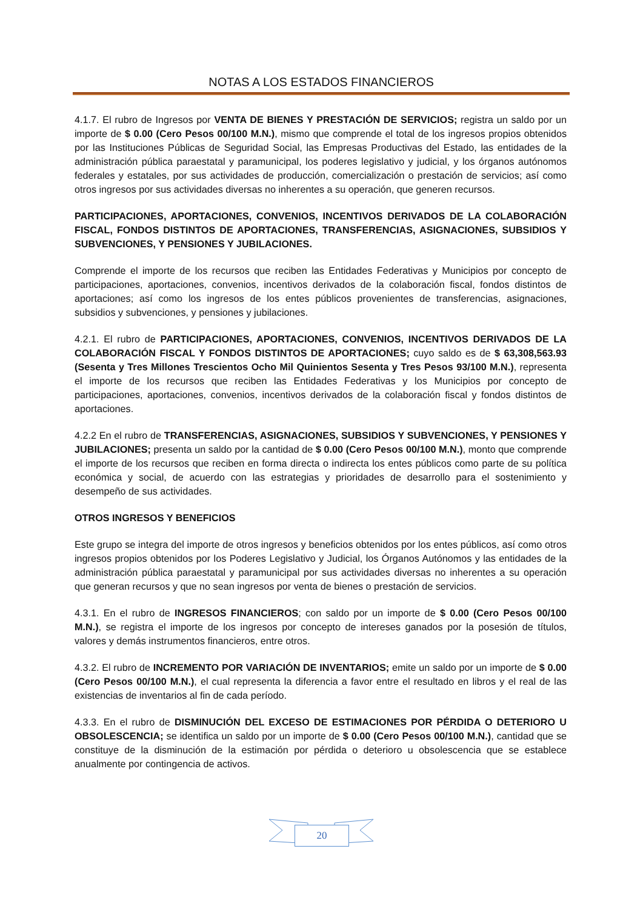NOTAS A LOS ESTADOS FINANCIEROS
4.1.7. El rubro de Ingresos por VENTA DE BIENES Y PRESTACIÓN DE SERVICIOS; registra un saldo por un importe de $ 0.00 (Cero Pesos 00/100 M.N.), mismo que comprende el total de los ingresos propios obtenidos por las Instituciones Públicas de Seguridad Social, las Empresas Productivas del Estado, las entidades de la administración pública paraestatal y paramunicipal, los poderes legislativo y judicial, y los órganos autónomos federales y estatales, por sus actividades de producción, comercialización o prestación de servicios; así como otros ingresos por sus actividades diversas no inherentes a su operación, que generen recursos.
PARTICIPACIONES, APORTACIONES, CONVENIOS, INCENTIVOS DERIVADOS DE LA COLABORACIÓN FISCAL, FONDOS DISTINTOS DE APORTACIONES, TRANSFERENCIAS, ASIGNACIONES, SUBSIDIOS Y SUBVENCIONES, Y PENSIONES Y JUBILACIONES.
Comprende el importe de los recursos que reciben las Entidades Federativas y Municipios por concepto de participaciones, aportaciones, convenios, incentivos derivados de la colaboración fiscal, fondos distintos de aportaciones; así como los ingresos de los entes públicos provenientes de transferencias, asignaciones, subsidios y subvenciones, y pensiones y jubilaciones.
4.2.1. El rubro de PARTICIPACIONES, APORTACIONES, CONVENIOS, INCENTIVOS DERIVADOS DE LA COLABORACIÓN FISCAL Y FONDOS DISTINTOS DE APORTACIONES; cuyo saldo es de $ 63,308,563.93 (Sesenta y Tres Millones Trescientos Ocho Mil Quinientos Sesenta y Tres Pesos 93/100 M.N.), representa el importe de los recursos que reciben las Entidades Federativas y los Municipios por concepto de participaciones, aportaciones, convenios, incentivos derivados de la colaboración fiscal y fondos distintos de aportaciones.
4.2.2 En el rubro de TRANSFERENCIAS, ASIGNACIONES, SUBSIDIOS Y SUBVENCIONES, Y PENSIONES Y JUBILACIONES; presenta un saldo por la cantidad de $ 0.00 (Cero Pesos 00/100 M.N.), monto que comprende el importe de los recursos que reciben en forma directa o indirecta los entes públicos como parte de su política económica y social, de acuerdo con las estrategias y prioridades de desarrollo para el sostenimiento y desempeño de sus actividades.
OTROS INGRESOS Y BENEFICIOS
Este grupo se integra del importe de otros ingresos y beneficios obtenidos por los entes públicos, así como otros ingresos propios obtenidos por los Poderes Legislativo y Judicial, los Órganos Autónomos y las entidades de la administración pública paraestatal y paramunicipal por sus actividades diversas no inherentes a su operación que generan recursos y que no sean ingresos por venta de bienes o prestación de servicios.
4.3.1. En el rubro de INGRESOS FINANCIEROS; con saldo por un importe de $ 0.00 (Cero Pesos 00/100 M.N.), se registra el importe de los ingresos por concepto de intereses ganados por la posesión de títulos, valores y demás instrumentos financieros, entre otros.
4.3.2. El rubro de INCREMENTO POR VARIACIÓN DE INVENTARIOS; emite un saldo por un importe de $ 0.00 (Cero Pesos 00/100 M.N.), el cual representa la diferencia a favor entre el resultado en libros y el real de las existencias de inventarios al fin de cada período.
4.3.3. En el rubro de DISMINUCIÓN DEL EXCESO DE ESTIMACIONES POR PÉRDIDA O DETERIORO U OBSOLESCENCIA; se identifica un saldo por un importe de $ 0.00 (Cero Pesos 00/100 M.N.), cantidad que se constituye de la disminución de la estimación por pérdida o deterioro u obsolescencia que se establece anualmente por contingencia de activos.
20